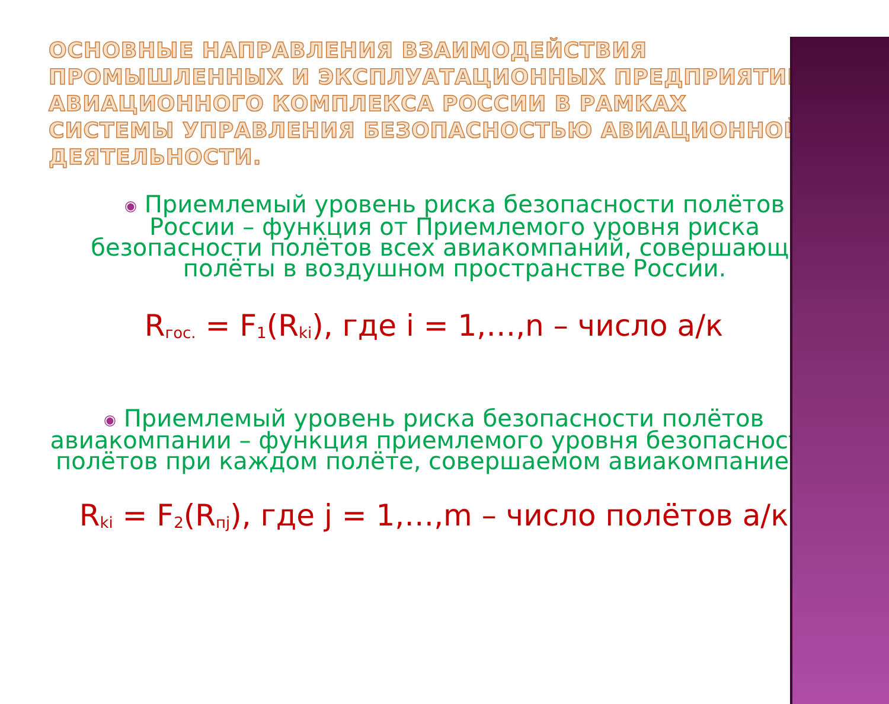ОСНОВНЫЕ НАПРАВЛЕНИЯ ВЗАИМОДЕЙСТВИЯ ПРОМЫШЛЕННЫХ И ЭКСПЛУАТАЦИОННЫХ ПРЕДПРИЯТИЙ АВИАЦИОННОГО КОМПЛЕКСА РОССИИ В РАМКАХ СИСТЕМЫ УПРАВЛЕНИЯ БЕЗОПАСНОСТЬЮ АВИАЦИОННОЙ ДЕЯТЕЛЬНОСТИ.
◉ Приемлемый уровень риска безопасности полётов России – функция от Приемлемого уровня риска безопасности полётов всех авиакомпаний, совершающих полёты в воздушном пространстве России.
R<sub>гос.</sub> = F<sub>1</sub>(R<sub>ki</sub>), где i = 1,…,n – число а/к
◉ Приемлемый уровень риска безопасности полётов авиакомпании – функция приемлемого уровня безопасности полётов при каждом полёте, совершаемом авиакомпанией.
R<sub>ki</sub> = F<sub>2</sub>(R<sub>пj</sub>), где j = 1,…,m – число полётов а/к